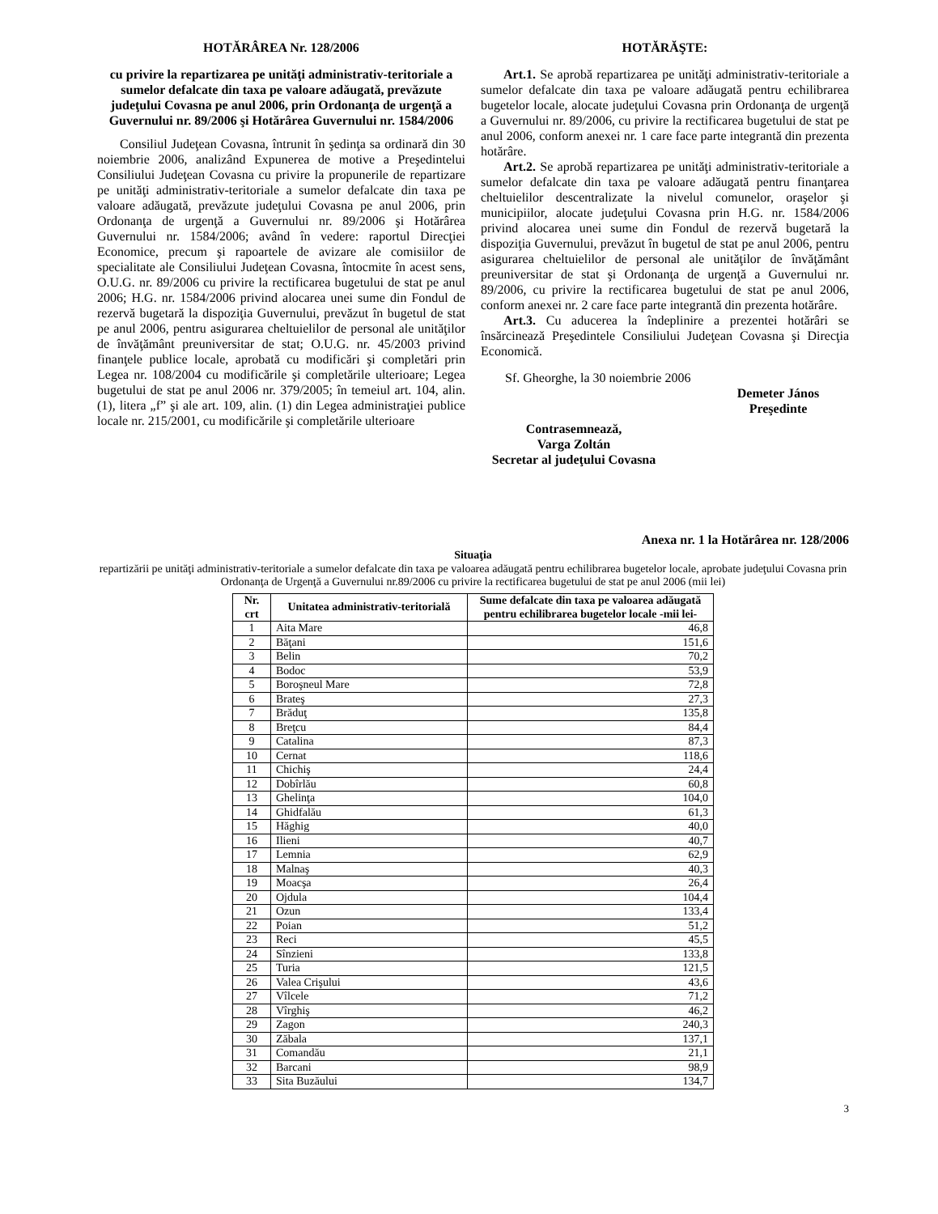HOTĂRÂREA Nr. 128/2006
cu privire la repartizarea pe unităţi administrativ-teritoriale a sumelor defalcate din taxa pe valoare adăugată, prevăzute judeţului Covasna pe anul 2006, prin Ordonanţa de urgenţă a Guvernului nr. 89/2006 şi Hotărârea Guvernului nr. 1584/2006
Consiliul Judeţean Covasna, întrunit în şedinţa sa ordinară din 30 noiembrie 2006, analizând Expunerea de motive a Preşedintelui Consiliului Judeţean Covasna cu privire la propunerile de repartizare pe unităţi administrativ-teritoriale a sumelor defalcate din taxa pe valoare adăugată, prevăzute judeţului Covasna pe anul 2006, prin Ordonanţa de urgenţă a Guvernului nr. 89/2006 şi Hotărârea Guvernului nr. 1584/2006; având în vedere: raportul Direcţiei Economice, precum şi rapoartele de avizare ale comisiilor de specialitate ale Consiliului Judeţean Covasna, întocmite în acest sens, O.U.G. nr. 89/2006 cu privire la rectificarea bugetului de stat pe anul 2006; H.G. nr. 1584/2006 privind alocarea unei sume din Fondul de rezervă bugetară la dispoziţia Guvernului, prevăzut în bugetul de stat pe anul 2006, pentru asigurarea cheltuielilor de personal ale unităţilor de învăţământ preuniversitar de stat; O.U.G. nr. 45/2003 privind finanţele publice locale, aprobată cu modificări şi completări prin Legea nr. 108/2004 cu modificările şi completările ulterioare; Legea bugetului de stat pe anul 2006 nr. 379/2005; în temeiul art. 104, alin. (1), litera „f” şi ale art. 109, alin. (1) din Legea administraţiei publice locale nr. 215/2001, cu modificările şi completările ulterioare
HOTĂRĂŞTE:
Art.1. Se aprobă repartizarea pe unităţi administrativ-teritoriale a sumelor defalcate din taxa pe valoare adăugată pentru echilibrarea bugetelor locale, alocate judeţului Covasna prin Ordonanţa de urgenţă a Guvernului nr. 89/2006, cu privire la rectificarea bugetului de stat pe anul 2006, conform anexei nr. 1 care face parte integrantă din prezenta hotărâre.
Art.2. Se aprobă repartizarea pe unităţi administrativ-teritoriale a sumelor defalcate din taxa pe valoare adăugată pentru finanţarea cheltuielilor descentralizate la nivelul comunelor, oraşelor şi municipiilor, alocate judeţului Covasna prin H.G. nr. 1584/2006 privind alocarea unei sume din Fondul de rezervă bugetară la dispoziţia Guvernului, prevăzut în bugetul de stat pe anul 2006, pentru asigurarea cheltuielilor de personal ale unităţilor de învăţământ preuniversitar de stat şi Ordonanţa de urgenţă a Guvernului nr. 89/2006, cu privire la rectificarea bugetului de stat pe anul 2006, conform anexei nr. 2 care face parte integrantă din prezenta hotărâre.
Art.3. Cu aducerea la îndeplinire a prezentei hotărâri se însărcinează Preşedintele Consiliului Judeţean Covasna şi Direcţia Economică.
Sf. Gheorghe, la 30 noiembrie 2006
Demeter János
Preşedinte
Contrasemnează,
Varga Zoltán
Secretar al judeţului Covasna
Anexa nr. 1 la Hotărârea nr. 128/2006
Situaţia
repartizării pe unităţi administrativ-teritoriale a sumelor defalcate din taxa pe valoarea adăugată pentru echilibrarea bugetelor locale, aprobate judeţului Covasna prin Ordonanţa de Urgenţă a Guvernului nr.89/2006 cu privire la rectificarea bugetului de stat pe anul 2006 (mii lei)
| Nr. crt | Unitatea administrativ-teritorială | Sume defalcate din taxa pe valoarea adăugată pentru echilibrarea bugetelor locale -mii lei- |
| --- | --- | --- |
| 1 | Aita Mare | 46,8 |
| 2 | Băţani | 151,6 |
| 3 | Belin | 70,2 |
| 4 | Bodoc | 53,9 |
| 5 | Boroşneul Mare | 72,8 |
| 6 | Brateş | 27,3 |
| 7 | Brăduţ | 135,8 |
| 8 | Breţcu | 84,4 |
| 9 | Catalina | 87,3 |
| 10 | Cernat | 118,6 |
| 11 | Chichiş | 24,4 |
| 12 | Dobîrlău | 60,8 |
| 13 | Ghelinţa | 104,0 |
| 14 | Ghidfalău | 61,3 |
| 15 | Hăghig | 40,0 |
| 16 | Ilieni | 40,7 |
| 17 | Lemnia | 62,9 |
| 18 | Malnaş | 40,3 |
| 19 | Moacşa | 26,4 |
| 20 | Ojdula | 104,4 |
| 21 | Ozun | 133,4 |
| 22 | Poian | 51,2 |
| 23 | Reci | 45,5 |
| 24 | Sînzieni | 133,8 |
| 25 | Turia | 121,5 |
| 26 | Valea Crişului | 43,6 |
| 27 | Vîlcele | 71,2 |
| 28 | Vîrghiş | 46,2 |
| 29 | Zagon | 240,3 |
| 30 | Zăbala | 137,1 |
| 31 | Comandău | 21,1 |
| 32 | Barcani | 98,9 |
| 33 | Sita Buzăului | 134,7 |
3